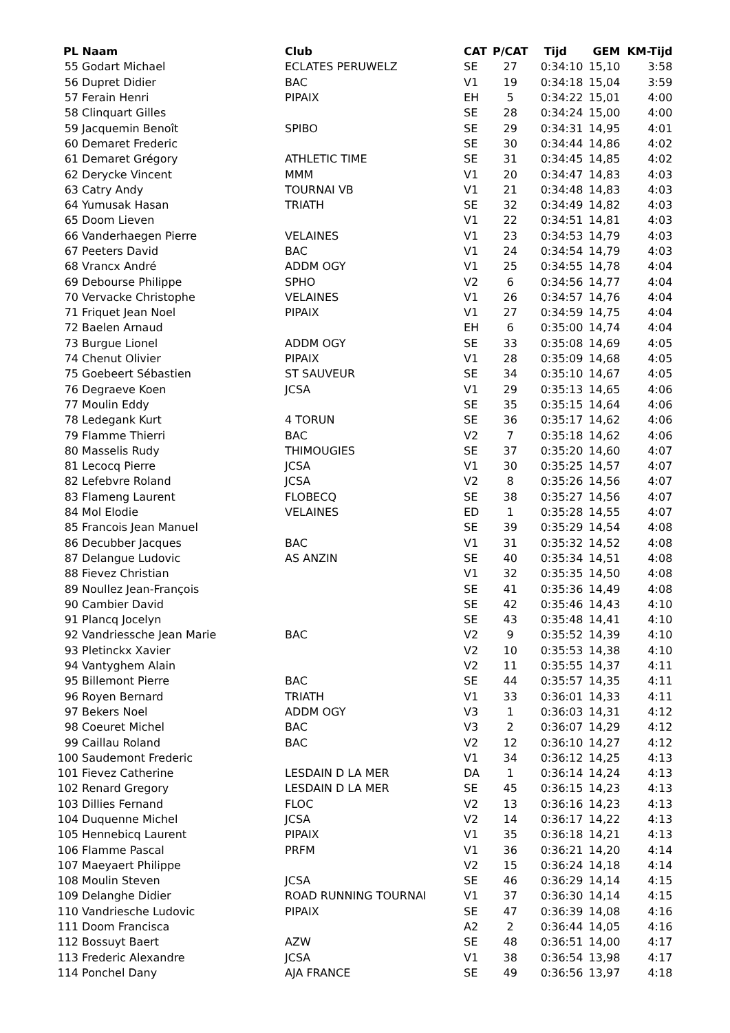| PL | Naam | Club | CAT | P/CAT | Tijd | GEM | KM-Tijd |
| --- | --- | --- | --- | --- | --- | --- | --- |
| 55 | Godart Michael | ECLATES PERUWELZ | SE | 27 | 0:34:10 | 15,10 | 3:58 |
| 56 | Dupret Didier | BAC | V1 | 19 | 0:34:18 | 15,04 | 3:59 |
| 57 | Ferain Henri | PIPAIX | EH | 5 | 0:34:22 | 15,01 | 4:00 |
| 58 | Clinquart Gilles | | SE | 28 | 0:34:24 | 15,00 | 4:00 |
| 59 | Jacquemin Benoît | SPIBO | SE | 29 | 0:34:31 | 14,95 | 4:01 |
| 60 | Demaret Frederic | | SE | 30 | 0:34:44 | 14,86 | 4:02 |
| 61 | Demaret Grégory | ATHLETIC TIME | SE | 31 | 0:34:45 | 14,85 | 4:02 |
| 62 | Derycke Vincent | MMM | V1 | 20 | 0:34:47 | 14,83 | 4:03 |
| 63 | Catry Andy | TOURNAI VB | V1 | 21 | 0:34:48 | 14,83 | 4:03 |
| 64 | Yumusak Hasan | TRIATH | SE | 32 | 0:34:49 | 14,82 | 4:03 |
| 65 | Doom Lieven | | V1 | 22 | 0:34:51 | 14,81 | 4:03 |
| 66 | Vanderhaegen Pierre | VELAINES | V1 | 23 | 0:34:53 | 14,79 | 4:03 |
| 67 | Peeters David | BAC | V1 | 24 | 0:34:54 | 14,79 | 4:03 |
| 68 | Vrancx André | ADDM OGY | V1 | 25 | 0:34:55 | 14,78 | 4:04 |
| 69 | Debourse Philippe | SPHO | V2 | 6 | 0:34:56 | 14,77 | 4:04 |
| 70 | Vervacke Christophe | VELAINES | V1 | 26 | 0:34:57 | 14,76 | 4:04 |
| 71 | Friquet Jean Noel | PIPAIX | V1 | 27 | 0:34:59 | 14,75 | 4:04 |
| 72 | Baelen Arnaud | | EH | 6 | 0:35:00 | 14,74 | 4:04 |
| 73 | Burgue Lionel | ADDM OGY | SE | 33 | 0:35:08 | 14,69 | 4:05 |
| 74 | Chenut Olivier | PIPAIX | V1 | 28 | 0:35:09 | 14,68 | 4:05 |
| 75 | Goebeert Sébastien | ST SAUVEUR | SE | 34 | 0:35:10 | 14,67 | 4:05 |
| 76 | Degraeve Koen | JCSA | V1 | 29 | 0:35:13 | 14,65 | 4:06 |
| 77 | Moulin Eddy | | SE | 35 | 0:35:15 | 14,64 | 4:06 |
| 78 | Ledegank Kurt | 4 TORUN | SE | 36 | 0:35:17 | 14,62 | 4:06 |
| 79 | Flamme Thierri | BAC | V2 | 7 | 0:35:18 | 14,62 | 4:06 |
| 80 | Masselis Rudy | THIMOUGIES | SE | 37 | 0:35:20 | 14,60 | 4:07 |
| 81 | Lecocq Pierre | JCSA | V1 | 30 | 0:35:25 | 14,57 | 4:07 |
| 82 | Lefebvre Roland | JCSA | V2 | 8 | 0:35:26 | 14,56 | 4:07 |
| 83 | Flameng Laurent | FLOBECQ | SE | 38 | 0:35:27 | 14,56 | 4:07 |
| 84 | Mol Elodie | VELAINES | ED | 1 | 0:35:28 | 14,55 | 4:07 |
| 85 | Francois Jean Manuel | | SE | 39 | 0:35:29 | 14,54 | 4:08 |
| 86 | Decubber Jacques | BAC | V1 | 31 | 0:35:32 | 14,52 | 4:08 |
| 87 | Delangue Ludovic | AS ANZIN | SE | 40 | 0:35:34 | 14,51 | 4:08 |
| 88 | Fievez Christian | | V1 | 32 | 0:35:35 | 14,50 | 4:08 |
| 89 | Noullez Jean-François | | SE | 41 | 0:35:36 | 14,49 | 4:08 |
| 90 | Cambier David | | SE | 42 | 0:35:46 | 14,43 | 4:10 |
| 91 | Plancq Jocelyn | | SE | 43 | 0:35:48 | 14,41 | 4:10 |
| 92 | Vandriessche Jean Marie | BAC | V2 | 9 | 0:35:52 | 14,39 | 4:10 |
| 93 | Pletinckx Xavier | | V2 | 10 | 0:35:53 | 14,38 | 4:10 |
| 94 | Vantyghem Alain | | V2 | 11 | 0:35:55 | 14,37 | 4:11 |
| 95 | Billemont Pierre | BAC | SE | 44 | 0:35:57 | 14,35 | 4:11 |
| 96 | Royen Bernard | TRIATH | V1 | 33 | 0:36:01 | 14,33 | 4:11 |
| 97 | Bekers Noel | ADDM OGY | V3 | 1 | 0:36:03 | 14,31 | 4:12 |
| 98 | Coeuret Michel | BAC | V3 | 2 | 0:36:07 | 14,29 | 4:12 |
| 99 | Caillau Roland | BAC | V2 | 12 | 0:36:10 | 14,27 | 4:12 |
| 100 | Saudemont Frederic | | V1 | 34 | 0:36:12 | 14,25 | 4:13 |
| 101 | Fievez Catherine | LESDAIN D LA MER | DA | 1 | 0:36:14 | 14,24 | 4:13 |
| 102 | Renard Gregory | LESDAIN D LA MER | SE | 45 | 0:36:15 | 14,23 | 4:13 |
| 103 | Dillies Fernand | FLOC | V2 | 13 | 0:36:16 | 14,23 | 4:13 |
| 104 | Duquenne Michel | JCSA | V2 | 14 | 0:36:17 | 14,22 | 4:13 |
| 105 | Hennebicq Laurent | PIPAIX | V1 | 35 | 0:36:18 | 14,21 | 4:13 |
| 106 | Flamme Pascal | PRFM | V1 | 36 | 0:36:21 | 14,20 | 4:14 |
| 107 | Maeyaert Philippe | | V2 | 15 | 0:36:24 | 14,18 | 4:14 |
| 108 | Moulin Steven | JCSA | SE | 46 | 0:36:29 | 14,14 | 4:15 |
| 109 | Delanghe Didier | ROAD RUNNING TOURNAI | V1 | 37 | 0:36:30 | 14,14 | 4:15 |
| 110 | Vandriesche Ludovic | PIPAIX | SE | 47 | 0:36:39 | 14,08 | 4:16 |
| 111 | Doom Francisca | | A2 | 2 | 0:36:44 | 14,05 | 4:16 |
| 112 | Bossuyt Baert | AZW | SE | 48 | 0:36:51 | 14,00 | 4:17 |
| 113 | Frederic Alexandre | JCSA | V1 | 38 | 0:36:54 | 13,98 | 4:17 |
| 114 | Ponchel Dany | AJA FRANCE | SE | 49 | 0:36:56 | 13,97 | 4:18 |